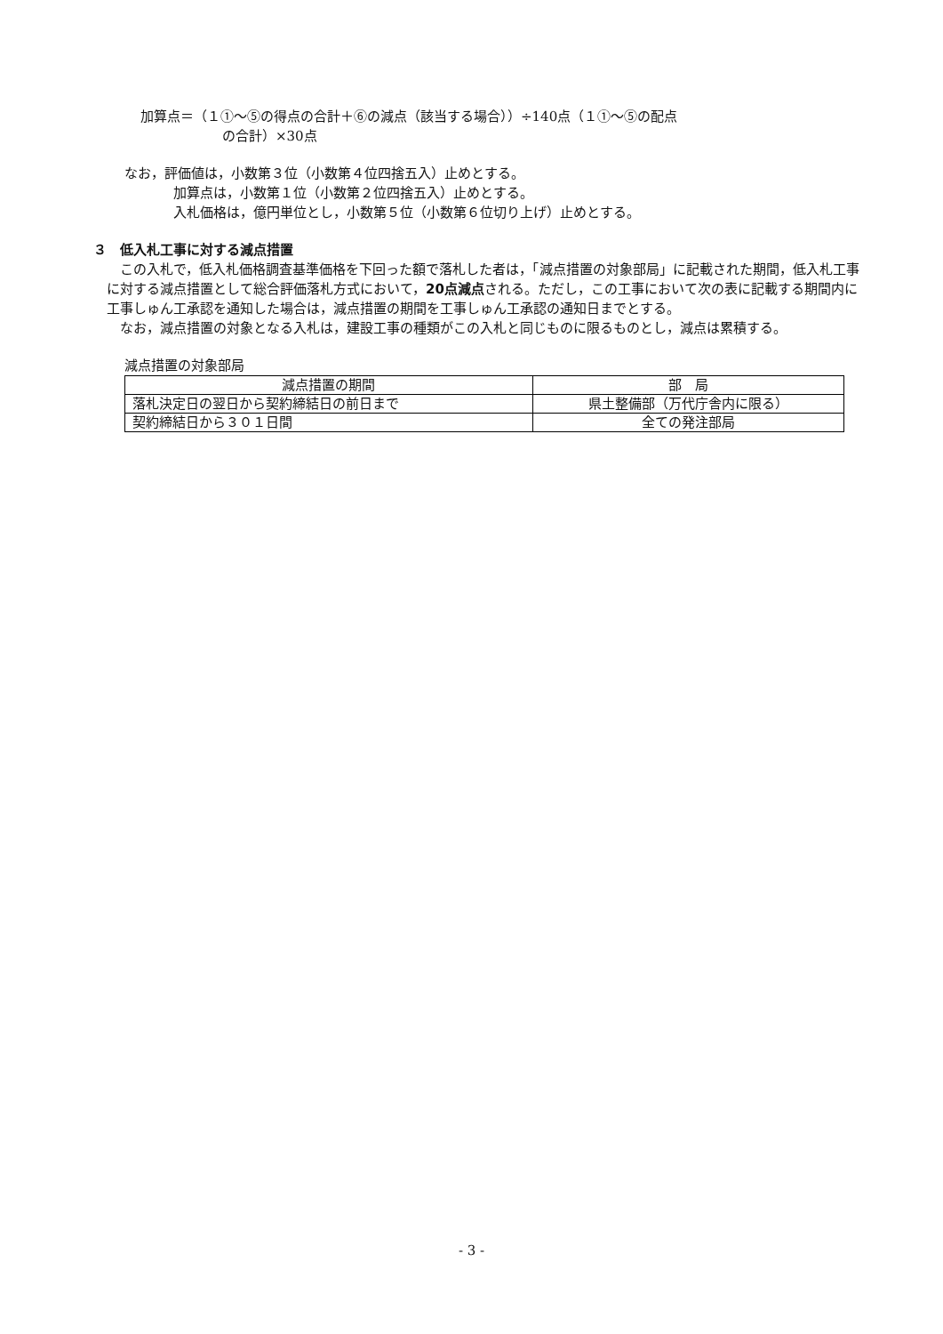加算点＝（１①～⑤の得点の合計＋⑥の減点（該当する場合））÷140点（１①～⑤の配点
の合計）×30点
なお，評価値は，小数第３位（小数第４位四捨五入）止めとする。
加算点は，小数第１位（小数第２位四捨五入）止めとする。
入札価格は，億円単位とし，小数第５位（小数第６位切り上げ）止めとする。
３　低入札工事に対する減点措置
この入札で，低入札価格調査基準価格を下回った額で落札した者は，「減点措置の対象部局」に記載された期間，低入札工事に対する減点措置として総合評価落札方式において，20点減点される。ただし，この工事において次の表に記載する期間内に工事しゅん工承認を通知した場合は，減点措置の期間を工事しゅん工承認の通知日までとする。
なお，減点措置の対象となる入札は，建設工事の種類がこの入札と同じものに限るものとし，減点は累積する。
減点措置の対象部局
| 減点措置の期間 | 部 局 |
| --- | --- |
| 落札決定日の翌日から契約締結日の前日まで | 県土整備部（万代庁舎内に限る） |
| 契約締結日から３０１日間 | 全ての発注部局 |
- 3 -